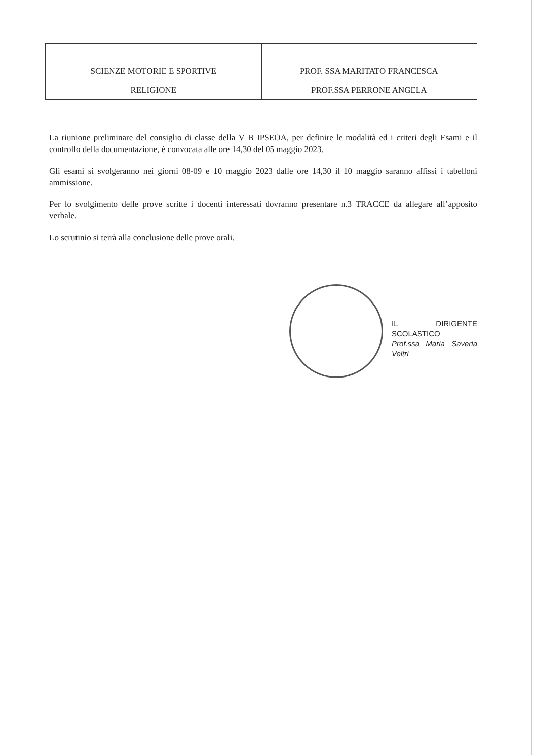| SCIENZE MOTORIE E SPORTIVE | PROF. SSA MARITATO FRANCESCA |
| RELIGIONE | PROF.SSA PERRONE ANGELA |
La riunione preliminare del consiglio di classe della V B IPSEOA, per definire le modalità ed i criteri degli Esami e il controllo della documentazione, è convocata alle ore 14,30 del 05 maggio 2023.
Gli esami si svolgeranno nei giorni 08-09 e 10 maggio 2023 dalle ore 14,30 il 10 maggio saranno affissi i tabelloni ammissione.
Per lo svolgimento delle prove scritte i docenti interessati dovranno presentare n.3 TRACCE da allegare all’apposito verbale.
Lo scrutinio si terrà alla conclusione delle prove orali.
IL DIRIGENTE SCOLASTICO
Prof.ssa Maria Saveria Veltri